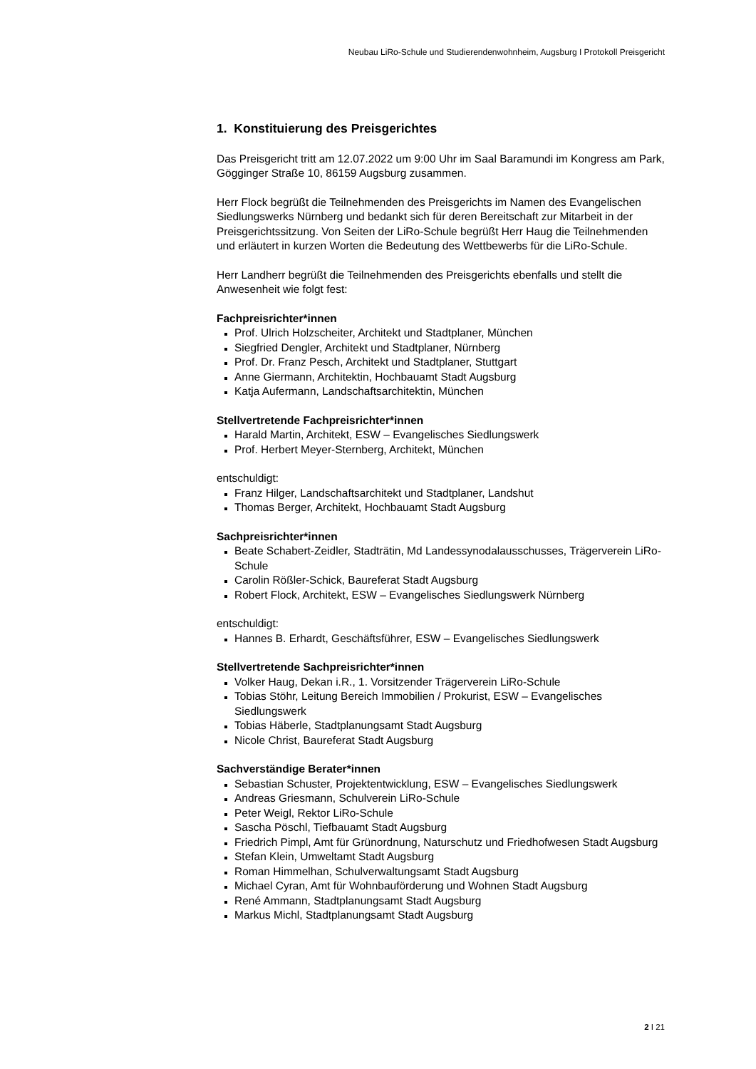Neubau LiRo-Schule und Studierendenwohnheim, Augsburg I Protokoll Preisgericht
1. Konstituierung des Preisgerichtes
Das Preisgericht tritt am 12.07.2022 um 9:00 Uhr im Saal Baramundi im Kongress am Park, Gögginger Straße 10, 86159 Augsburg zusammen.
Herr Flock begrüßt die Teilnehmenden des Preisgerichts im Namen des Evangelischen Siedlungswerks Nürnberg und bedankt sich für deren Bereitschaft zur Mitarbeit in der Preisgerichtssitzung. Von Seiten der LiRo-Schule begrüßt Herr Haug die Teilnehmenden und erläutert in kurzen Worten die Bedeutung des Wettbewerbs für die LiRo-Schule.
Herr Landherr begrüßt die Teilnehmenden des Preisgerichts ebenfalls und stellt die Anwesenheit wie folgt fest:
Fachpreisrichter*innen
Prof. Ulrich Holzscheiter, Architekt und Stadtplaner, München
Siegfried Dengler, Architekt und Stadtplaner, Nürnberg
Prof. Dr. Franz Pesch, Architekt und Stadtplaner, Stuttgart
Anne Giermann, Architektin, Hochbauamt Stadt Augsburg
Katja Aufermann, Landschaftsarchitektin, München
Stellvertretende Fachpreisrichter*innen
Harald Martin, Architekt, ESW – Evangelisches Siedlungswerk
Prof. Herbert Meyer-Sternberg, Architekt, München
entschuldigt:
Franz Hilger, Landschaftsarchitekt und Stadtplaner, Landshut
Thomas Berger, Architekt, Hochbauamt Stadt Augsburg
Sachpreisrichter*innen
Beate Schabert-Zeidler, Stadträtin, Md Landessynodalausschusses, Trägerverein LiRo-Schule
Carolin Rößler-Schick, Baureferat Stadt Augsburg
Robert Flock, Architekt, ESW – Evangelisches Siedlungswerk Nürnberg
entschuldigt:
Hannes B. Erhardt, Geschäftsführer, ESW – Evangelisches Siedlungswerk
Stellvertretende Sachpreisrichter*innen
Volker Haug, Dekan i.R., 1. Vorsitzender Trägerverein LiRo-Schule
Tobias Stöhr, Leitung Bereich Immobilien / Prokurist, ESW – Evangelisches Siedlungswerk
Tobias Häberle, Stadtplanungsamt Stadt Augsburg
Nicole Christ, Baureferat Stadt Augsburg
Sachverständige Berater*innen
Sebastian Schuster, Projektentwicklung, ESW – Evangelisches Siedlungswerk
Andreas Griesmann, Schulverein LiRo-Schule
Peter Weigl, Rektor LiRo-Schule
Sascha Pöschl, Tiefbauamt Stadt Augsburg
Friedrich Pimpl, Amt für Grünordnung, Naturschutz und Friedhofwesen Stadt Augsburg
Stefan Klein, Umweltamt Stadt Augsburg
Roman Himmelhan, Schulverwaltungsamt Stadt Augsburg
Michael Cyran, Amt für Wohnbauförderung und Wohnen Stadt Augsburg
René Ammann, Stadtplanungsamt Stadt Augsburg
Markus Michl, Stadtplanungsamt Stadt Augsburg
2 I 21